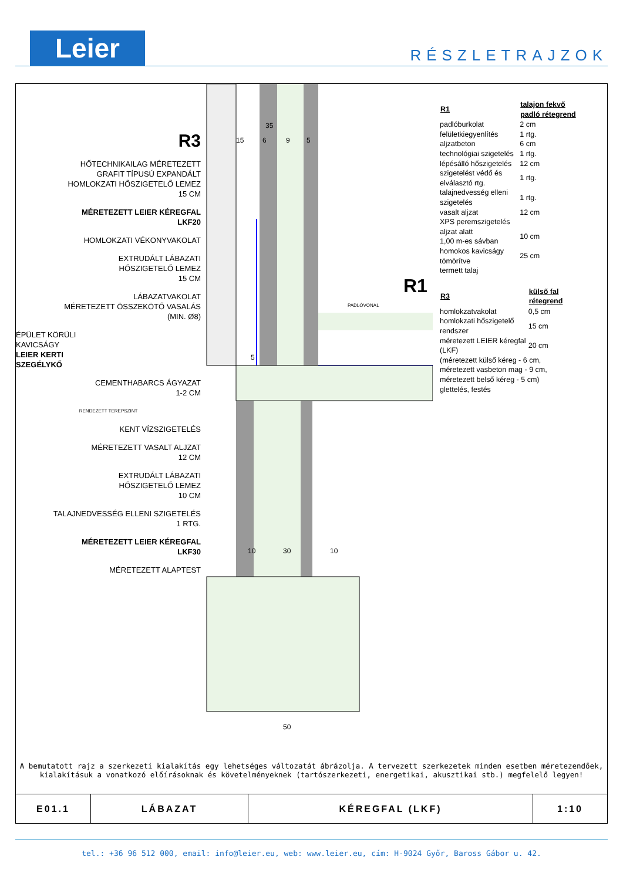Leier
RÉSZLETRAJZOK
R3
HŐTECHNIKAILAG MÉRETEZETT
GRAFIT TÍPUSÚ EXPANDÁLT
HOMLOKZATI HŐSZIGETELŐ LEMEZ
15 CM
MÉRETEZETT LEIER KÉREGFAL
LKF20
HOMLOKZATI VÉKONYVAKOLAT
EXTRUDÁLT LÁBAZATI
HŐSZIGETELŐ LEMEZ
15 CM
LÁBAZATVAKOLAT
MÉRETEZETT ÖSSZEKÖTŐ VASALÁS
(MIN. Ø8)
ÉPÜLET KÖRÜLI
KAVICSÁGY
LEIER KERTI
SZEGÉLYKŐ
CEMENTHABARCS ÁGYAZAT
1-2 CM
RENDEZETT TEREPSZINT
KENT VÍZSZIGETELÉS
MÉRETEZETT VASALT ALJZAT
12 CM
EXTRUDÁLT LÁBAZATI
HŐSZIGETELŐ LEMEZ
10 CM
TALAJNEDVESSÉG ELLENI SZIGETELÉS
1 RTG.
MÉRETEZETT LEIER KÉREGFAL
LKF30
MÉRETEZETT ALAPTEST
10
30
10
50
PADLÓVONAL
R1
15
6
9
5
35
5
| R1 | talajon fekvő padló rétegrend |
| --- | --- |
| padlóburkolat | 2 cm |
| felületkiegyenlítés | 1 rtg. |
| aljzatbeton | 6 cm |
| technológiai szigetelés | 1 rtg. |
| lépésálló hőszigetelés | 12 cm |
| szigetelést védő és elválasztó rtg. | 1 rtg. |
| talajnedvesség elleni szigetelés | 1 rtg. |
| vasalt aljzat | 12 cm |
| XPS peremszigetelés aljzat alatt 1,00 m-es sávban | 10 cm |
| homokos kavicságy tömörítve | 25 cm |
| termett talaj | |
| R3 | külső fal rétegrend |
| --- | --- |
| homlokzatvakolat | 0,5 cm |
| homlokzati hőszigetelő rendszer | 15 cm |
| méretezett LEIER kéregfal (LKF) | 20 cm |
| (méretezett külső kéreg - 6 cm, méretezett vasbeton mag - 9 cm, méretezett belső kéreg - 5 cm) glettelés, festés | |
A bemutatott rajz a szerkezeti kialakítás egy lehetséges változatát ábrázolja. A tervezett szerkezetek minden esetben méretezendőek,
kialakításuk a vonatkozó előírásoknak és követelményeknek (tartószerkezeti, energetikai, akusztikai stb.) megfelelő legyen!
| E01.1 | LÁBAZAT | KÉREGFAL (LKF) | 1:10 |
tel.: +36 96 512 000, email: info@leier.eu, web: www.leier.eu, cím: H-9024 Győr, Baross Gábor u. 42.